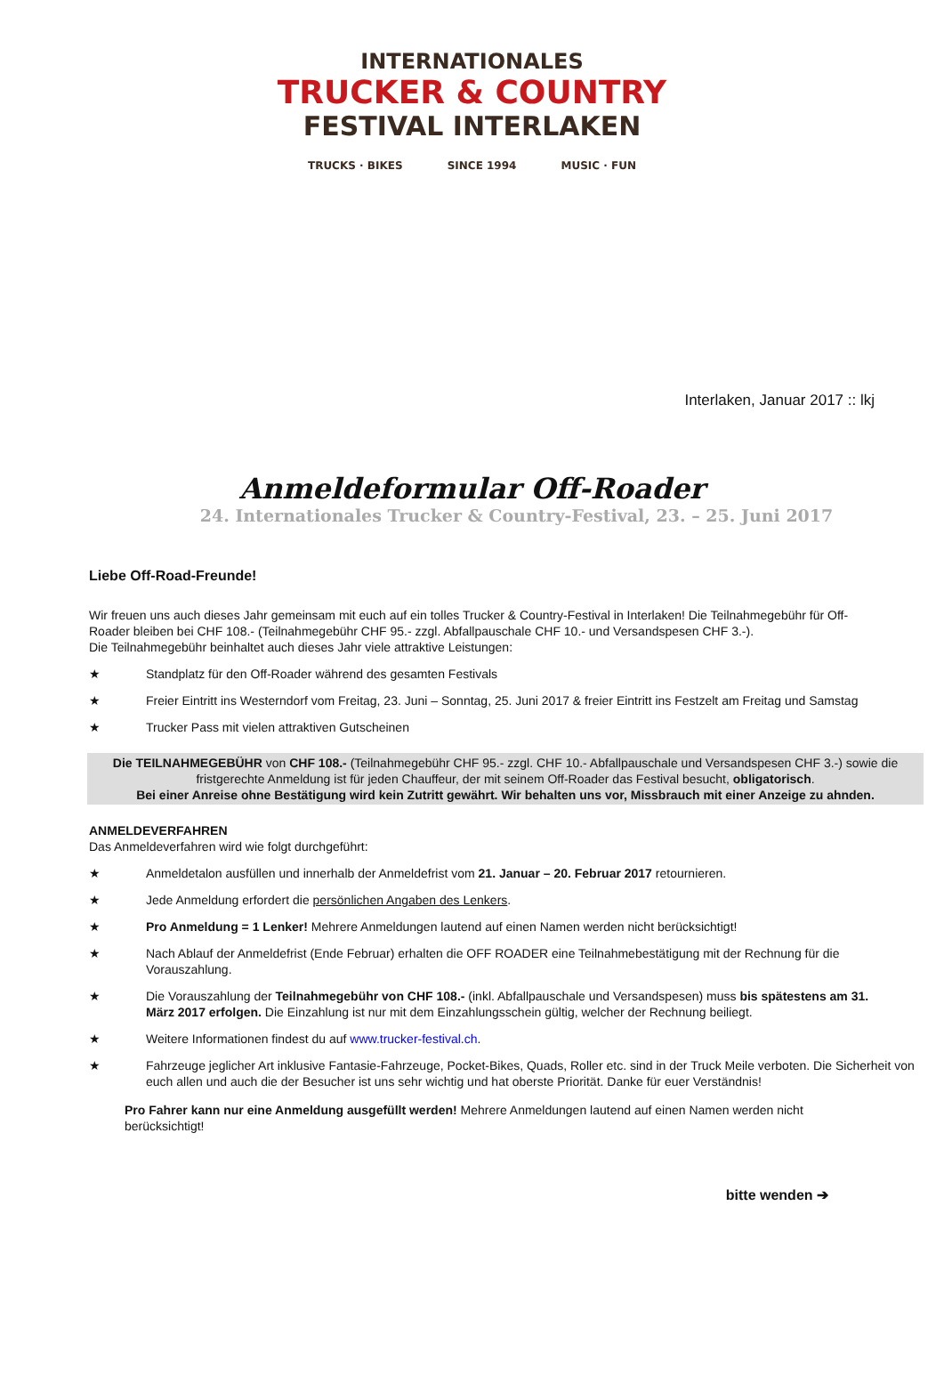INTERNATIONALES
TRUCKER & COUNTRY
FESTIVAL INTERLAKEN
TRUCKS · BIKES SINCE 1994 MUSIC · FUN
Interlaken, Januar 2017 :: lkj
Anmeldeformular Off-Roader
24. Internationales Trucker & Country-Festival, 23. – 25. Juni 2017
Liebe Off-Road-Freunde!
Wir freuen uns auch dieses Jahr gemeinsam mit euch auf ein tolles Trucker & Country-Festival in Interlaken! Die Teilnahmegebühr für Off-Roader bleiben bei CHF 108.- (Teilnahmegebühr CHF 95.- zzgl. Abfallpauschale CHF 10.- und Versandspesen CHF 3.-).
Die Teilnahmegebühr beinhaltet auch dieses Jahr viele attraktive Leistungen:
★ Standplatz für den Off-Roader während des gesamten Festivals
★ Freier Eintritt ins Westerndorf vom Freitag, 23. Juni – Sonntag, 25. Juni 2017 & freier Eintritt ins Festzelt am Freitag und Samstag
★ Trucker Pass mit vielen attraktiven Gutscheinen
Die TEILNAHMEGEBÜHR von CHF 108.- (Teilnahmegebühr CHF 95.- zzgl. CHF 10.- Abfallpauschale und Versandspesen CHF 3.-) sowie die fristgerechte Anmeldung ist für jeden Chauffeur, der mit seinem Off-Roader das Festival besucht, obligatorisch.
Bei einer Anreise ohne Bestätigung wird kein Zutritt gewährt. Wir behalten uns vor, Missbrauch mit einer Anzeige zu ahnden.
ANMELDEVERFAHREN
Das Anmeldeverfahren wird wie folgt durchgeführt:
★ Anmeldetalon ausfüllen und innerhalb der Anmeldefrist vom 21. Januar – 20. Februar 2017 retournieren.
★ Jede Anmeldung erfordert die persönlichen Angaben des Lenkers.
★ Pro Anmeldung = 1 Lenker! Mehrere Anmeldungen lautend auf einen Namen werden nicht berücksichtigt!
★ Nach Ablauf der Anmeldefrist (Ende Februar) erhalten die OFF ROADER eine Teilnahmebestätigung mit der Rechnung für die Vorauszahlung.
★ Die Vorauszahlung der Teilnahmegebühr von CHF 108.- (inkl. Abfallpauschale und Versandspesen) muss bis spätestens am 31. März 2017 erfolgen. Die Einzahlung ist nur mit dem Einzahlungsschein gültig, welcher der Rechnung beiliegt.
★ Weitere Informationen findest du auf www.trucker-festival.ch.
★ Fahrzeuge jeglicher Art inklusive Fantasie-Fahrzeuge, Pocket-Bikes, Quads, Roller etc. sind in der Truck Meile verboten. Die Sicherheit von euch allen und auch die der Besucher ist uns sehr wichtig und hat oberste Priorität. Danke für euer Verständnis!
Pro Fahrer kann nur eine Anmeldung ausgefüllt werden! Mehrere Anmeldungen lautend auf einen Namen werden nicht berücksichtigt!
bitte wenden ➔